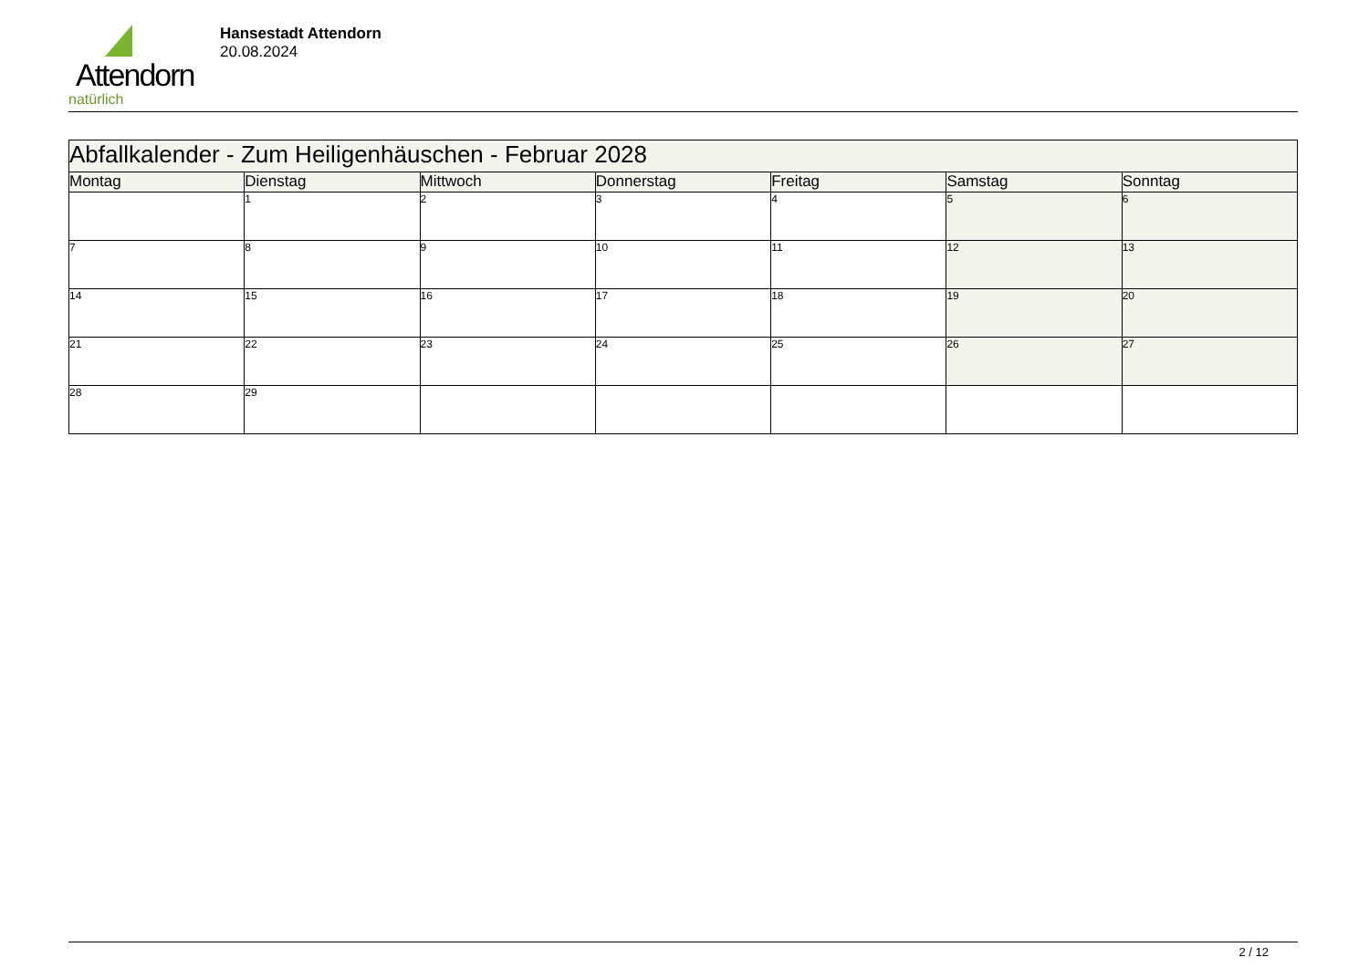Attendorn
natürlich
Hansestadt Attendorn
20.08.2024
| Abfallkalender - Zum Heiligenhäuschen - Februar 2028 | | | | | | |
| --- | --- | --- | --- | --- | --- | --- |
| Montag | Dienstag | Mittwoch | Donnerstag | Freitag | Samstag | Sonntag |
| | 1 | 2 | 3 | 4 | 5 | 6 |
| 7 | 8 | 9 | 10 | 11 | 12 | 13 |
| 14 | 15 | 16 | 17 | 18 | 19 | 20 |
| 21 | 22 | 23 | 24 | 25 | 26 | 27 |
| 28 | 29 | | | | | |
2 / 12